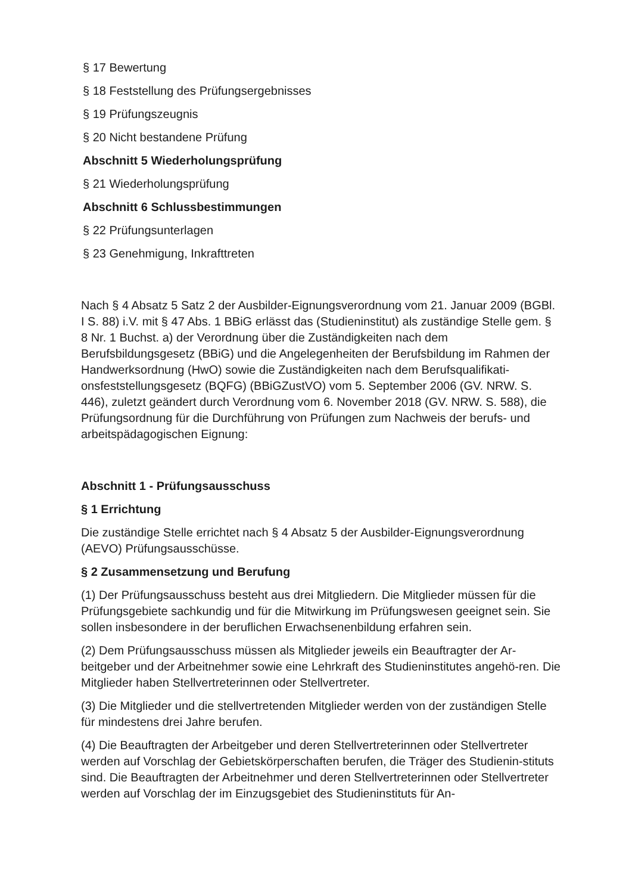§ 17 Bewertung
§ 18 Feststellung des Prüfungsergebnisses
§ 19 Prüfungszeugnis
§ 20 Nicht bestandene Prüfung
Abschnitt 5 Wiederholungsprüfung
§ 21 Wiederholungsprüfung
Abschnitt 6 Schlussbestimmungen
§ 22 Prüfungsunterlagen
§ 23 Genehmigung, Inkrafttreten
Nach § 4 Absatz 5 Satz 2 der Ausbilder-Eignungsverordnung vom 21. Januar 2009 (BGBl. I S. 88) i.V. mit § 47 Abs. 1 BBiG erlässt das (Studieninstitut) als zuständige Stelle gem. § 8 Nr. 1 Buchst. a) der Verordnung über die Zuständigkeiten nach dem Berufsbildungsgesetz (BBiG) und die Angelegenheiten der Berufsbildung im Rahmen der Handwerksordnung (HwO) sowie die Zuständigkeiten nach dem Berufsqualifikati-onsfeststellungsgesetz (BQFG) (BBiGZustVO) vom 5. September 2006 (GV. NRW. S. 446), zuletzt geändert durch Verordnung vom 6. November 2018 (GV. NRW. S. 588), die Prüfungsordnung für die Durchführung von Prüfungen zum Nachweis der berufs- und arbeitspädagogischen Eignung:
Abschnitt 1 - Prüfungsausschuss
§ 1 Errichtung
Die zuständige Stelle errichtet nach § 4 Absatz 5 der Ausbilder-Eignungsverordnung (AEVO) Prüfungsausschüsse.
§ 2 Zusammensetzung und Berufung
(1) Der Prüfungsausschuss besteht aus drei Mitgliedern. Die Mitglieder müssen für die Prüfungsgebiete sachkundig und für die Mitwirkung im Prüfungswesen geeignet sein. Sie sollen insbesondere in der beruflichen Erwachsenenbildung erfahren sein.
(2) Dem Prüfungsausschuss müssen als Mitglieder jeweils ein Beauftragter der Ar-beitgeber und der Arbeitnehmer sowie eine Lehrkraft des Studieninstitutes angehö-ren. Die Mitglieder haben Stellvertreterinnen oder Stellvertreter.
(3) Die Mitglieder und die stellvertretenden Mitglieder werden von der zuständigen Stelle für mindestens drei Jahre berufen.
(4) Die Beauftragten der Arbeitgeber und deren Stellvertreterinnen oder Stellvertreter werden auf Vorschlag der Gebietskörperschaften berufen, die Träger des Studienin-stituts sind. Die Beauftragten der Arbeitnehmer und deren Stellvertreterinnen oder Stellvertreter werden auf Vorschlag der im Einzugsgebiet des Studieninstituts für An-